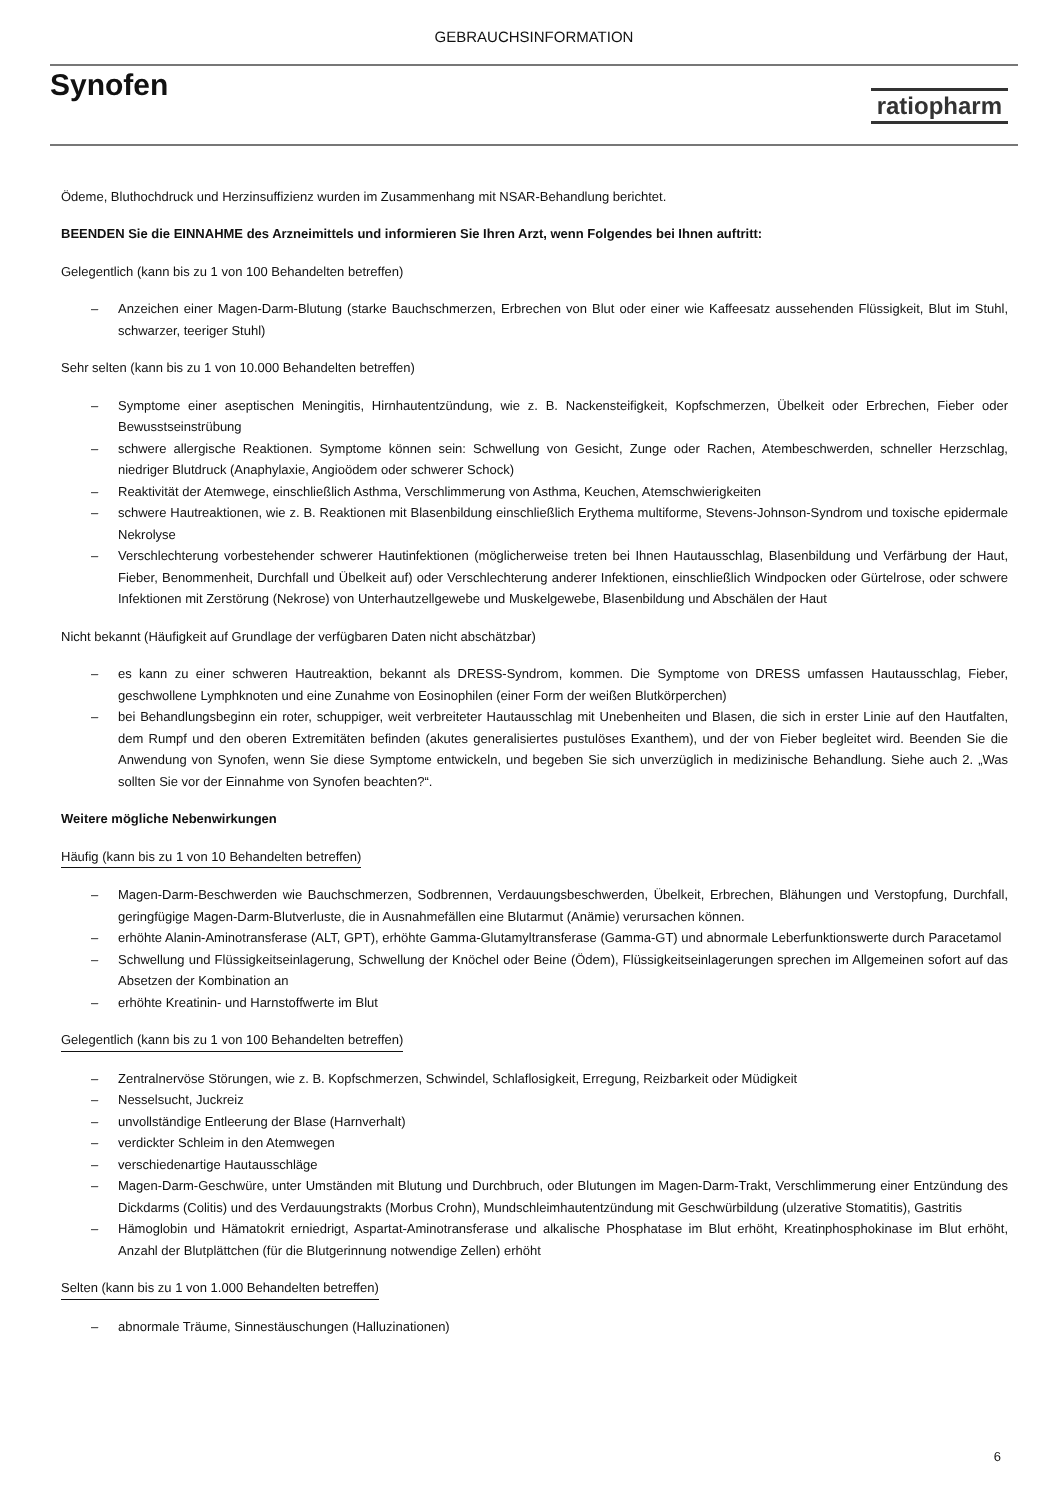GEBRAUCHSINFORMATION
Synofen
ratiopharm
Ödeme, Bluthochdruck und Herzinsuffizienz wurden im Zusammenhang mit NSAR-Behandlung berichtet.
BEENDEN Sie die EINNAHME des Arzneimittels und informieren Sie Ihren Arzt, wenn Folgendes bei Ihnen auftritt:
Gelegentlich (kann bis zu 1 von 100 Behandelten betreffen)
– Anzeichen einer Magen-Darm-Blutung (starke Bauchschmerzen, Erbrechen von Blut oder einer wie Kaffeesatz aussehenden Flüssigkeit, Blut im Stuhl, schwarzer, teeriger Stuhl)
Sehr selten (kann bis zu 1 von 10.000 Behandelten betreffen)
– Symptome einer aseptischen Meningitis, Hirnhautentzündung, wie z. B. Nackensteifigkeit, Kopfschmerzen, Übelkeit oder Erbrechen, Fieber oder Bewusstseinstrübung
– schwere allergische Reaktionen. Symptome können sein: Schwellung von Gesicht, Zunge oder Rachen, Atembeschwerden, schneller Herzschlag, niedriger Blutdruck (Anaphylaxie, Angioödem oder schwerer Schock)
– Reaktivität der Atemwege, einschließlich Asthma, Verschlimmerung von Asthma, Keuchen, Atemschwierigkeiten
– schwere Hautreaktionen, wie z. B. Reaktionen mit Blasenbildung einschließlich Erythema multiforme, Stevens-Johnson-Syndrom und toxische epidermale Nekrolyse
– Verschlechterung vorbestehender schwerer Hautinfektionen (möglicherweise treten bei Ihnen Hautausschlag, Blasenbildung und Verfärbung der Haut, Fieber, Benommenheit, Durchfall und Übelkeit auf) oder Verschlechterung anderer Infektionen, einschließlich Windpocken oder Gürtelrose, oder schwere Infektionen mit Zerstörung (Nekrose) von Unterhautzellgewebe und Muskelgewebe, Blasenbildung und Abschälen der Haut
Nicht bekannt (Häufigkeit auf Grundlage der verfügbaren Daten nicht abschätzbar)
– es kann zu einer schweren Hautreaktion, bekannt als DRESS-Syndrom, kommen. Die Symptome von DRESS umfassen Hautausschlag, Fieber, geschwollene Lymphknoten und eine Zunahme von Eosinophilen (einer Form der weißen Blutkörperchen)
– bei Behandlungsbeginn ein roter, schuppiger, weit verbreiteter Hautausschlag mit Unebenheiten und Blasen, die sich in erster Linie auf den Hautfalten, dem Rumpf und den oberen Extremitäten befinden (akutes generalisiertes pustulöses Exanthem), und der von Fieber begleitet wird. Beenden Sie die Anwendung von Synofen, wenn Sie diese Symptome entwickeln, und begeben Sie sich unverzüglich in medizinische Behandlung. Siehe auch 2. „Was sollten Sie vor der Einnahme von Synofen beachten?“.
Weitere mögliche Nebenwirkungen
Häufig (kann bis zu 1 von 10 Behandelten betreffen)
– Magen-Darm-Beschwerden wie Bauchschmerzen, Sodbrennen, Verdauungsbeschwerden, Übelkeit, Erbrechen, Blähungen und Verstopfung, Durchfall, geringfügige Magen-Darm-Blutverluste, die in Ausnahmefällen eine Blutarmut (Anämie) verursachen können.
– erhöhte Alanin-Aminotransferase (ALT, GPT), erhöhte Gamma-Glutamyltransferase (Gamma-GT) und abnormale Leberfunktionswerte durch Paracetamol
– Schwellung und Flüssigkeitseinlagerung, Schwellung der Knöchel oder Beine (Ödem), Flüssigkeitseinlagerungen sprechen im Allgemeinen sofort auf das Absetzen der Kombination an
– erhöhte Kreatinin- und Harnstoffwerte im Blut
Gelegentlich (kann bis zu 1 von 100 Behandelten betreffen)
– Zentralnervöse Störungen, wie z. B. Kopfschmerzen, Schwindel, Schlaflosigkeit, Erregung, Reizbarkeit oder Müdigkeit
– Nesselsucht, Juckreiz
– unvollständige Entleerung der Blase (Harnverhalt)
– verdickter Schleim in den Atemwegen
– verschiedenartige Hautausschläge
– Magen-Darm-Geschwüre, unter Umständen mit Blutung und Durchbruch, oder Blutungen im Magen-Darm-Trakt, Verschlimmerung einer Entzündung des Dickdarms (Colitis) und des Verdauungstrakts (Morbus Crohn), Mundschleimhautentzündung mit Geschwürbildung (ulzerative Stomatitis), Gastritis
– Hämoglobin und Hämatokrit erniedrigt, Aspartat-Aminotransferase und alkalische Phosphatase im Blut erhöht, Kreatinphosphokinase im Blut erhöht, Anzahl der Blutplättchen (für die Blutgerinnung notwendige Zellen) erhöht
Selten (kann bis zu 1 von 1.000 Behandelten betreffen)
– abnormale Träume, Sinnestäuschungen (Halluzinationen)
6